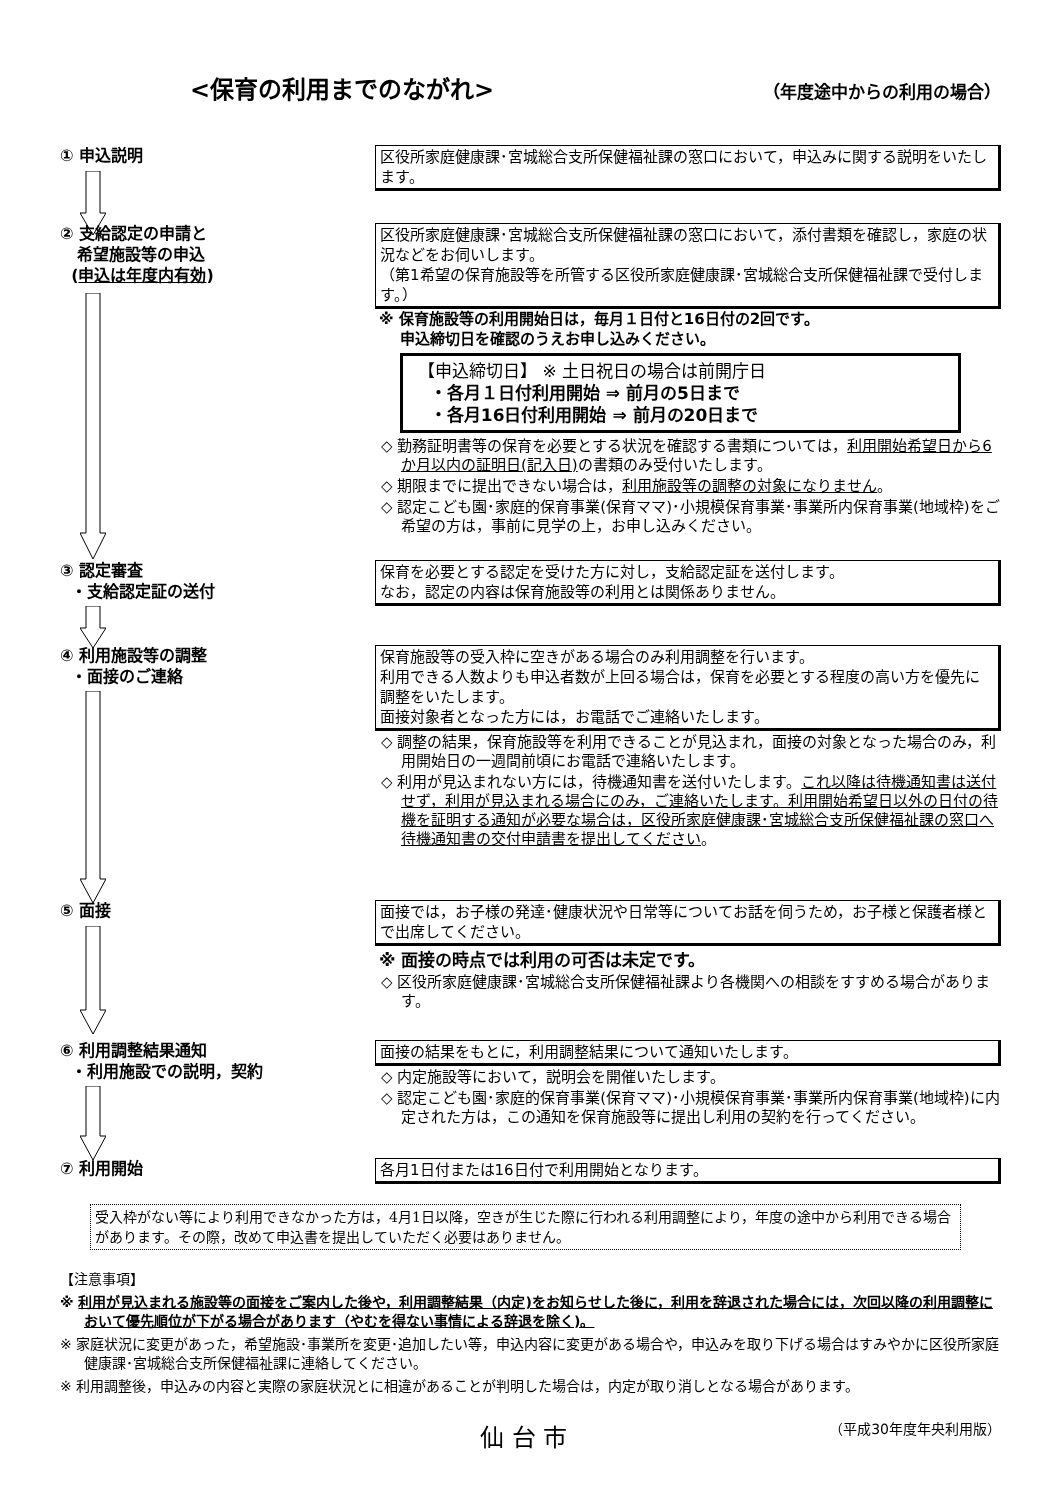<保育の利用までのながれ> （年度途中からの利用の場合）
① 申込説明
区役所家庭健康課･宮城総合支所保健福祉課の窓口において，申込みに関する説明をいたします。
② 支給認定の申請と
希望施設等の申込
(申込は年度内有効)
区役所家庭健康課･宮城総合支所保健福祉課の窓口において，添付書類を確認し，家庭の状況などをお伺いします。
（第1希望の保育施設等を所管する区役所家庭健康課･宮城総合支所保健福祉課で受付します。）
※ 保育施設等の利用開始日は，毎月１日付と16日付の2回です。
申込締切日を確認のうえお申し込みください。
【申込締切日】 ※ 土日祝日の場合は前開庁日
・各月１日付利用開始 ⇒ 前月の5日まで
・各月16日付利用開始 ⇒ 前月の20日まで
◇ 勤務証明書等の保育を必要とする状況を確認する書類については，利用開始希望日から6か月以内の証明日(記入日) の書類のみ受付いたします。
◇ 期限までに提出できない場合は，利用施設等の調整の対象になりません。
◇ 認定こども園･家庭的保育事業(保育ママ)･小規模保育事業･事業所内保育事業(地域枠)をご希望の方は，事前に見学の上，お申し込みください。
③ 認定審査
・支給認定証の送付
保育を必要とする認定を受けた方に対し，支給認定証を送付します。
なお，認定の内容は保育施設等の利用とは関係ありません。
④ 利用施設等の調整
・面接のご連絡
保育施設等の受入枠に空きがある場合のみ利用調整を行います。
利用できる人数よりも申込者数が上回る場合は，保育を必要とする程度の高い方を優先に調整をいたします。
面接対象者となった方には，お電話でご連絡いたします。
◇ 調整の結果，保育施設等を利用できることが見込まれ，面接の対象となった場合のみ，利用開始日の一週間前頃にお電話で連絡いたします。
◇ 利用が見込まれない方には，待機通知書を送付いたします。これ以降は待機通知書は送付せず，利用が見込まれる場合にのみ，ご連絡いたします。利用開始希望日以外の日付の待機を証明する通知が必要な場合は，区役所家庭健康課･宮城総合支所保健福祉課の窓口へ待機通知書の交付申請書を提出してください。
⑤ 面接
面接では，お子様の発達･健康状況や日常等についてお話を伺うため，お子様と保護者様とで出席してください。
※ 面接の時点では利用の可否は未定です。
◇ 区役所家庭健康課･宮城総合支所保健福祉課より各機関への相談をすすめる場合があります。
⑥ 利用調整結果通知
・利用施設での説明，契約
面接の結果をもとに，利用調整結果について通知いたします。
◇ 内定施設等において，説明会を開催いたします。
◇ 認定こども園･家庭的保育事業(保育ママ)･小規模保育事業･事業所内保育事業(地域枠)に内定された方は，この通知を保育施設等に提出し利用の契約を行ってください。
⑦ 利用開始
各月1日付または16日付で利用開始となります。
受入枠がない等により利用できなかった方は，4月1日以降，空きが生じた際に行われる利用調整により，年度の途中から利用できる場合があります。その際，改めて申込書を提出していただく必要はありません。
【注意事項】
※ 利用が見込まれる施設等の面接をご案内した後や，利用調整結果（内定)をお知らせした後に，利用を辞退された場合には，次回以降の利用調整において優先順位が下がる場合があります（やむを得ない事情による辞退を除く)。
※ 家庭状況に変更があった，希望施設･事業所を変更･追加したい等，申込内容に変更がある場合や，申込みを取り下げる場合はすみやかに区役所家庭健康課･宮城総合支所保健福祉課に連絡してください。
※ 利用調整後，申込みの内容と実際の家庭状況とに相違があることが判明した場合は，内定が取り消しとなる場合があります。
仙 台 市 （平成30年度年央利用版）